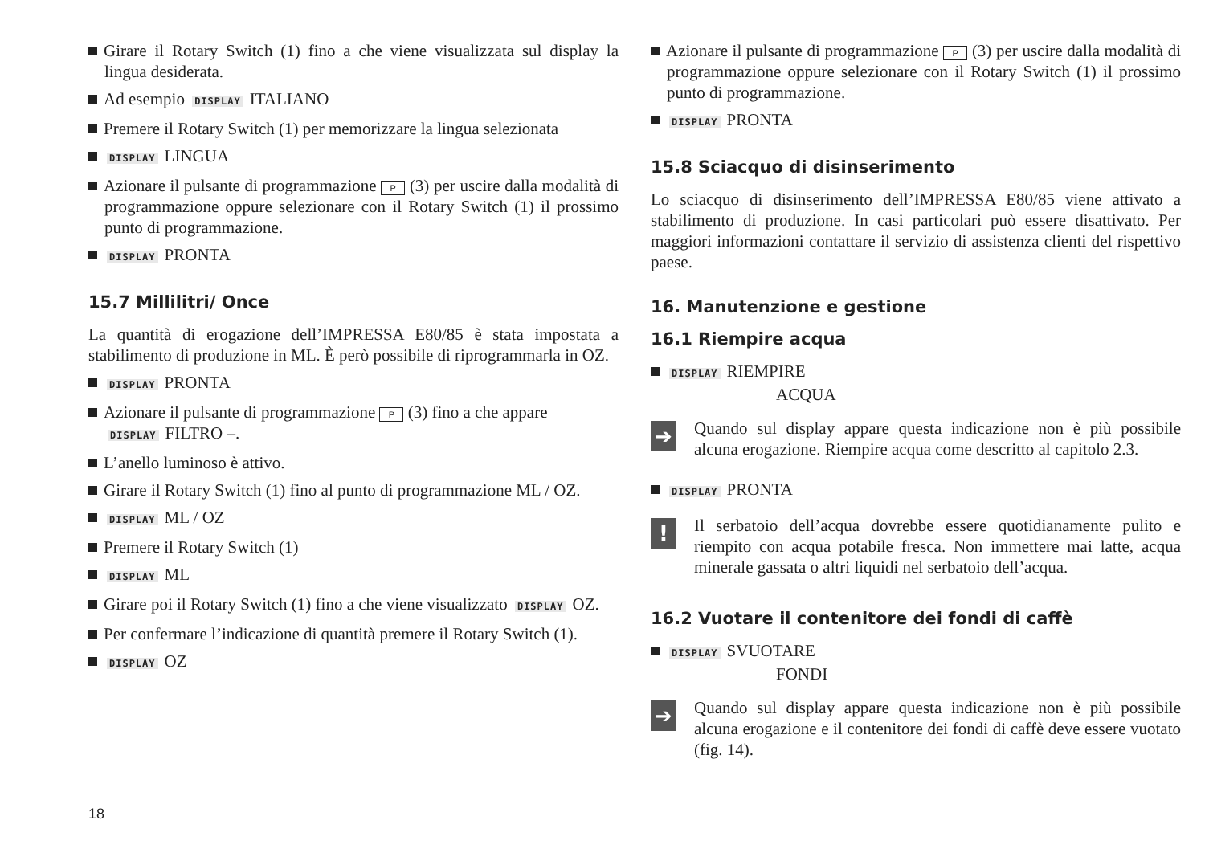Girare il Rotary Switch (1) fino a che viene visualizzata sul display la lingua desiderata.
Ad esempio DISPLAY ITALIANO
Premere il Rotary Switch (1) per memorizzare la lingua selezionata
DISPLAY LINGUA
Azionare il pulsante di programmazione P (3) per uscire dalla modalità di programmazione oppure selezionare con il Rotary Switch (1) il prossimo punto di programmazione.
DISPLAY PRONTA
15.7 Millilitri/ Once
La quantità di erogazione dell’IMPRESSA E80/85 è stata impostata a stabilimento di produzione in ML. È però possibile di riprogrammarla in OZ.
DISPLAY PRONTA
Azionare il pulsante di programmazione P (3) fino a che appare
DISPLAY FILTRO –.
L’anello luminoso è attivo.
Girare il Rotary Switch (1) fino al punto di programmazione ML / OZ.
DISPLAY ML / OZ
Premere il Rotary Switch (1)
DISPLAY ML
Girare poi il Rotary Switch (1) fino a che viene visualizzato DISPLAY OZ.
Per confermare l’indicazione di quantità premere il Rotary Switch (1).
DISPLAY OZ
Azionare il pulsante di programmazione P (3) per uscire dalla modalità di programmazione oppure selezionare con il Rotary Switch (1) il prossimo punto di programmazione.
DISPLAY PRONTA
15.8 Sciacquo di disinserimento
Lo sciacquo di disinserimento dell’IMPRESSA E80/85 viene attivato a stabilimento di produzione. In casi particolari può essere disattivato. Per maggiori informazioni contattare il servizio di assistenza clienti del rispettivo paese.
16. Manutenzione e gestione
16.1 Riempire acqua
DISPLAY RIEMPIRE
ACQUA
➔
Quando sul display appare questa indicazione non è più possibile alcuna erogazione. Riempire acqua come descritto al capitolo 2.3.
DISPLAY PRONTA
!
Il serbatoio dell’acqua dovrebbe essere quotidianamente pulito e riempito con acqua potabile fresca. Non immettere mai latte, acqua minerale gassata o altri liquidi nel serbatoio dell’acqua.
16.2 Vuotare il contenitore dei fondi di caffè
DISPLAY SVUOTARE
FONDI
➔
Quando sul display appare questa indicazione non è più possibile alcuna erogazione e il contenitore dei fondi di caffè deve essere vuotato (fig. 14).
18